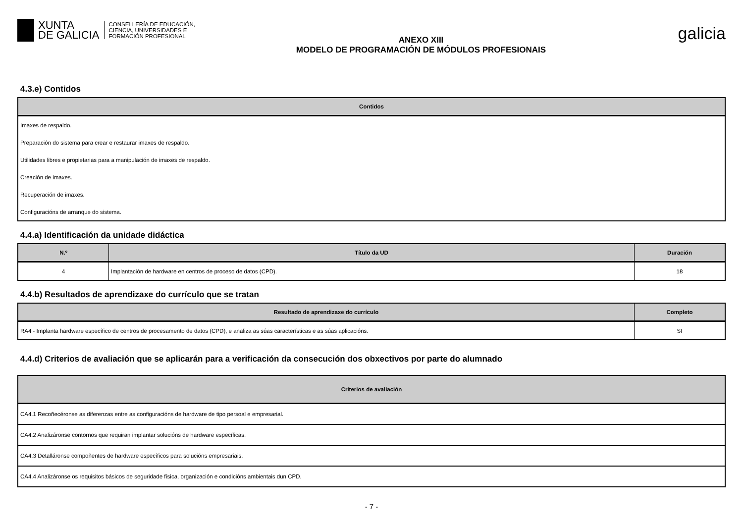XUNTA
DE GALICIA
CONSELLERÍA DE EDUCACIÓN,
CIENCIA, UNIVERSIDADES E
FORMACIÓN PROFESIONAL
ANEXO XIII
MODELO DE PROGRAMACIÓN DE MÓDULOS PROFESIONAIS
galicia
4.3.e) Contidos
| Contidos |
| --- |
| Imaxes de respaldo. |
| Preparación do sistema para crear e restaurar imaxes de respaldo. |
| Utilidades libres e propietarias para a manipulación de imaxes de respaldo. |
| Creación de imaxes. |
| Recuperación de imaxes. |
| Configuracións de arranque do sistema. |
4.4.a) Identificación da unidade didáctica
| N.º | Título da UD | Duración |
| --- | --- | --- |
| 4 | Implantación de hardware en centros de proceso de datos (CPD). | 18 |
4.4.b) Resultados de aprendizaxe do currículo que se tratan
| Resultado de aprendizaxe do currículo | Completo |
| --- | --- |
| RA4 - Implanta hardware específico de centros de procesamento de datos (CPD), e analiza as súas características e as súas aplicacións. | SI |
4.4.d) Criterios de avaliación que se aplicarán para a verificación da consecución dos obxectivos por parte do alumnado
| Criterios de avaliación |
| --- |
| CA4.1 Recoñecéronse as diferenzas entre as configuracións de hardware de tipo persoal e empresarial. |
| CA4.2 Analizáronse contornos que requiran implantar solucións de hardware específicas. |
| CA4.3 Detalláronse compoñentes de hardware específicos para solucións empresariais. |
| CA4.4 Analizáronse os requisitos básicos de seguridade física, organización e condicións ambientais dun CPD. |
- 7 -